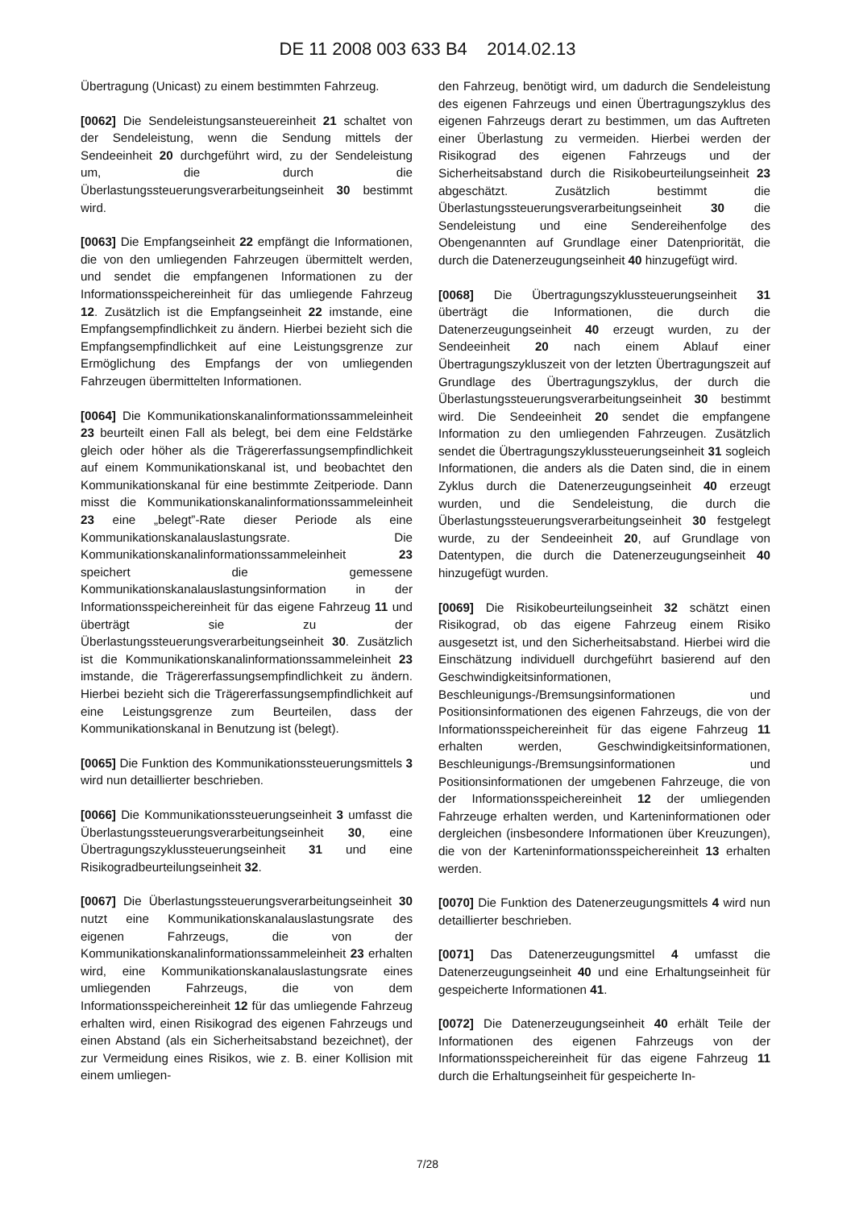DE 11 2008 003 633 B4 2014.02.13
Übertragung (Unicast) zu einem bestimmten Fahrzeug.
[0062] Die Sendeleistungsansteuereinheit 21 schaltet von der Sendeleistung, wenn die Sendung mittels der Sendeeinheit 20 durchgeführt wird, zu der Sendeleistung um, die durch die Überlastungssteuerungsverarbeitungseinheit 30 bestimmt wird.
[0063] Die Empfangseinheit 22 empfängt die Informationen, die von den umliegenden Fahrzeugen übermittelt werden, und sendet die empfangenen Informationen zu der Informationsspeichereinheit für das umliegende Fahrzeug 12. Zusätzlich ist die Empfangseinheit 22 imstande, eine Empfangsempfindlichkeit zu ändern. Hierbei bezieht sich die Empfangsempfindlichkeit auf eine Leistungsgrenze zur Ermöglichung des Empfangs der von umliegenden Fahrzeugen übermittelten Informationen.
[0064] Die Kommunikationskanalinformationssammeleinheit 23 beurteilt einen Fall als belegt, bei dem eine Feldstärke gleich oder höher als die Trägererfassungsempfindlichkeit auf einem Kommunikationskanal ist, und beobachtet den Kommunikationskanal für eine bestimmte Zeitperiode. Dann misst die Kommunikationskanalinformationssammeleinheit 23 eine „belegt”-Rate dieser Periode als eine Kommunikationskanalauslastungsrate. Die Kommunikationskanalinformationssammeleinheit 23 speichert die gemessene Kommunikationskanalauslastungsinformation in der Informationsspeichereinheit für das eigene Fahrzeug 11 und überträgt sie zu der Überlastungssteuerungsverarbeitungseinheit 30. Zusätzlich ist die Kommunikationskanalinformationssammeleinheit 23 imstande, die Trägererfassungsempfindlichkeit zu ändern. Hierbei bezieht sich die Trägererfassungsempfindlichkeit auf eine Leistungsgrenze zum Beurteilen, dass der Kommunikationskanal in Benutzung ist (belegt).
[0065] Die Funktion des Kommunikationssteuerungsmittels 3 wird nun detaillierter beschrieben.
[0066] Die Kommunikationssteuerungseinheit 3 umfasst die Überlastungssteuerungsverarbeitungseinheit 30, eine Übertragungszyklussteuerungseinheit 31 und eine Risikogradbeurteilungseinheit 32.
[0067] Die Überlastungssteuerungsverarbeitungseinheit 30 nutzt eine Kommunikationskanalauslastungsrate des eigenen Fahrzeugs, die von der Kommunikationskanalinformationssammeleinheit 23 erhalten wird, eine Kommunikationskanalauslastungsrate eines umliegenden Fahrzeugs, die von dem Informationsspeichereinheit 12 für das umliegende Fahrzeug erhalten wird, einen Risikograd des eigenen Fahrzeugs und einen Abstand (als ein Sicherheitsabstand bezeichnet), der zur Vermeidung eines Risikos, wie z. B. einer Kollision mit einem umliegen-
den Fahrzeug, benötigt wird, um dadurch die Sendeleistung des eigenen Fahrzeugs und einen Übertragungszyklus des eigenen Fahrzeugs derart zu bestimmen, um das Auftreten einer Überlastung zu vermeiden. Hierbei werden der Risikograd des eigenen Fahrzeugs und der Sicherheitsabstand durch die Risikobeurteilungseinheit 23 abgeschätzt. Zusätzlich bestimmt die Überlastungssteuerungsverarbeitungseinheit 30 die Sendeleistung und eine Sendereihenfolge des Obengenannten auf Grundlage einer Datenpriorität, die durch die Datenerzeugungseinheit 40 hinzugefügt wird.
[0068] Die Übertragungszyklussteuerungseinheit 31 überträgt die Informationen, die durch die Datenerzeugungseinheit 40 erzeugt wurden, zu der Sendeeinheit 20 nach einem Ablauf einer Übertragungszykluszeit von der letzten Übertragungszeit auf Grundlage des Übertragungszyklus, der durch die Überlastungssteuerungsverarbeitungseinheit 30 bestimmt wird. Die Sendeeinheit 20 sendet die empfangene Information zu den umliegenden Fahrzeugen. Zusätzlich sendet die Übertragungszyklussteuerungseinheit 31 sogleich Informationen, die anders als die Daten sind, die in einem Zyklus durch die Datenerzeugungseinheit 40 erzeugt wurden, und die Sendeleistung, die durch die Überlastungssteuerungsverarbeitungseinheit 30 festgelegt wurde, zu der Sendeeinheit 20, auf Grundlage von Datentypen, die durch die Datenerzeugungseinheit 40 hinzugefügt wurden.
[0069] Die Risikobeurteilungseinheit 32 schätzt einen Risikograd, ob das eigene Fahrzeug einem Risiko ausgesetzt ist, und den Sicherheitsabstand. Hierbei wird die Einschätzung individuell durchgeführt basierend auf den Geschwindigkeitsinformationen, Beschleunigungs-/Bremsungsinformationen und Positionsinformationen des eigenen Fahrzeugs, die von der Informationsspeichereinheit für das eigene Fahrzeug 11 erhalten werden, Geschwindigkeitsinformationen, Beschleunigungs-/Bremsungsinformationen und Positionsinformationen der umgebenen Fahrzeuge, die von der Informationsspeichereinheit 12 der umliegenden Fahrzeuge erhalten werden, und Karteninformationen oder dergleichen (insbesondere Informationen über Kreuzungen), die von der Karteninformationsspeichereinheit 13 erhalten werden.
[0070] Die Funktion des Datenerzeugungsmittels 4 wird nun detaillierter beschrieben.
[0071] Das Datenerzeugungsmittel 4 umfasst die Datenerzeugungseinheit 40 und eine Erhaltungseinheit für gespeicherte Informationen 41.
[0072] Die Datenerzeugungseinheit 40 erhält Teile der Informationen des eigenen Fahrzeugs von der Informationsspeichereinheit für das eigene Fahrzeug 11 durch die Erhaltungseinheit für gespeicherte In-
7/28